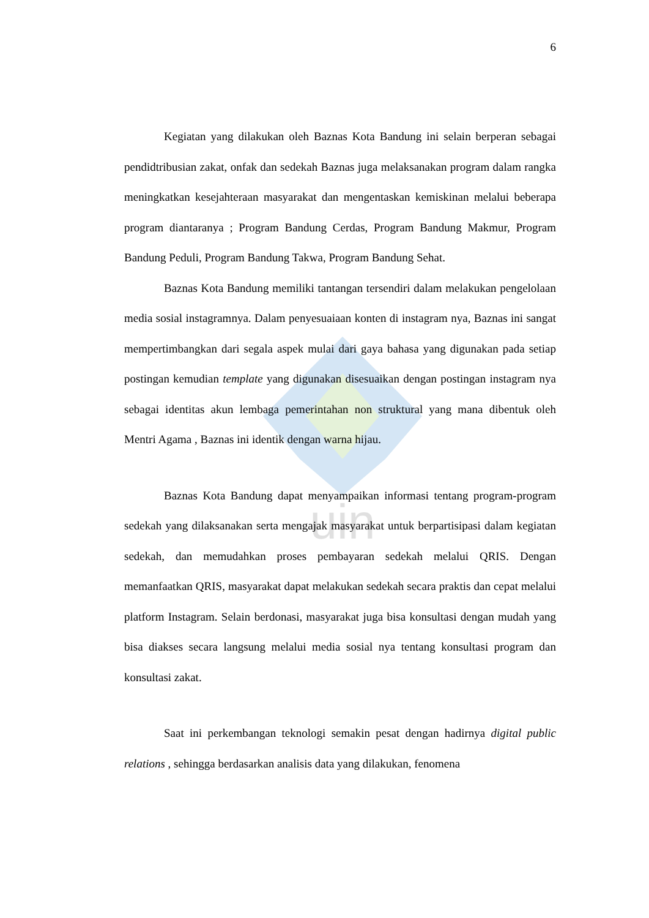uin
6
Kegiatan yang dilakukan oleh Baznas Kota Bandung ini selain berperan sebagai pendidtribusian zakat, onfak dan sedekah Baznas juga melaksanakan program dalam rangka meningkatkan kesejahteraan masyarakat dan mengentaskan kemiskinan melalui beberapa program diantaranya ; Program Bandung Cerdas, Program Bandung Makmur, Program Bandung Peduli, Program Bandung Takwa, Program Bandung Sehat.
Baznas Kota Bandung memiliki tantangan tersendiri dalam melakukan pengelolaan media sosial instagramnya. Dalam penyesuaiaan konten di instagram nya, Baznas ini sangat mempertimbangkan dari segala aspek mulai dari gaya bahasa yang digunakan pada setiap postingan kemudian template yang digunakan disesuaikan dengan postingan instagram nya sebagai identitas akun lembaga pemerintahan non struktural yang mana dibentuk oleh Mentri Agama , Baznas ini identik dengan warna hijau.
Baznas Kota Bandung dapat menyampaikan informasi tentang program-program sedekah yang dilaksanakan serta mengajak masyarakat untuk berpartisipasi dalam kegiatan sedekah, dan memudahkan proses pembayaran sedekah melalui QRIS. Dengan memanfaatkan QRIS, masyarakat dapat melakukan sedekah secara praktis dan cepat melalui platform Instagram. Selain berdonasi, masyarakat juga bisa konsultasi dengan mudah yang bisa diakses secara langsung melalui media sosial nya tentang konsultasi program dan konsultasi zakat.
Saat ini perkembangan teknologi semakin pesat dengan hadirnya digital public relations , sehingga berdasarkan analisis data yang dilakukan, fenomena